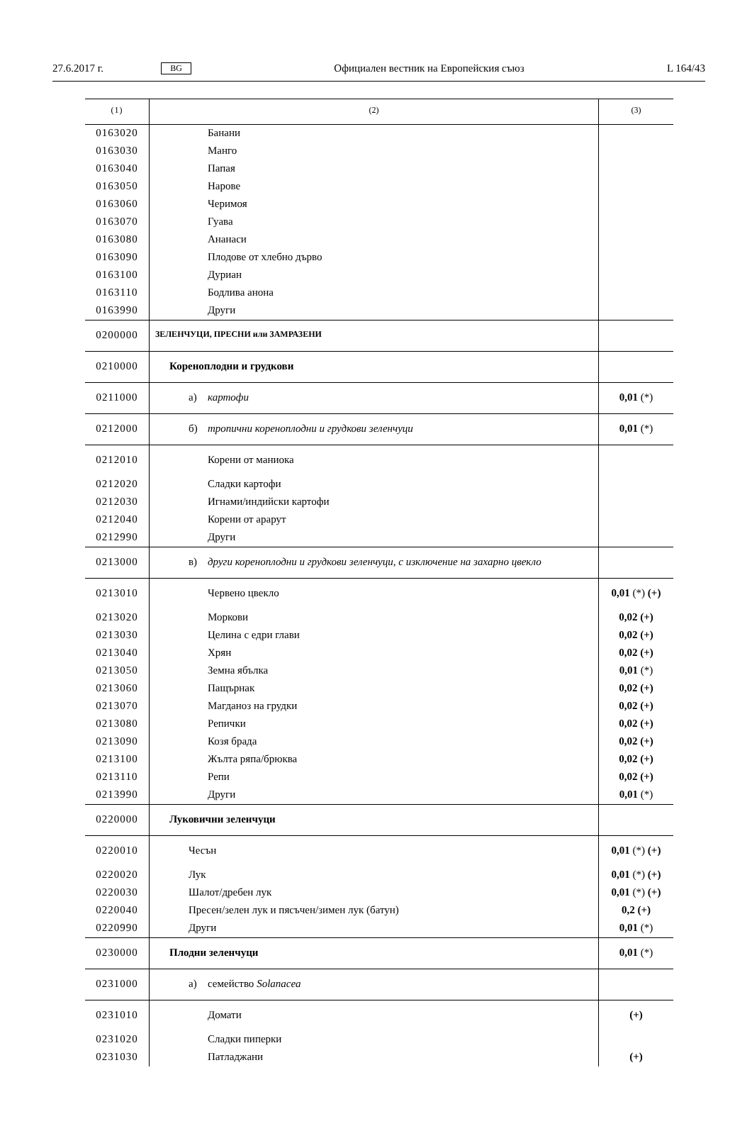27.6.2017 г. BG Официален вестник на Европейския съюз L 164/43
| (1) | (2) | (3) |
| 0163020 | Банани | |
| 0163030 | Манго | |
| 0163040 | Папая | |
| 0163050 | Нарове | |
| 0163060 | Черимоя | |
| 0163070 | Гуава | |
| 0163080 | Ананаси | |
| 0163090 | Плодове от хлебно дърво | |
| 0163100 | Дуриан | |
| 0163110 | Бодлива анона | |
| 0163990 | Други | |
| 0200000 | ЗЕЛЕНЧУЦИ, ПРЕСНИ или ЗАМРАЗЕНИ | |
| 0210000 | Кореноплодни и грудкови | |
| 0211000 | а) картофи | 0,01 (*) |
| 0212000 | б) тропични кореноплодни и грудкови зеленчуци | 0,01 (*) |
| 0212010 | Корени от маниока | |
| 0212020 | Сладки картофи | |
| 0212030 | Игнами/индийски картофи | |
| 0212040 | Корени от арарут | |
| 0212990 | Други | |
| 0213000 | в) други кореноплодни и грудкови зеленчуци, с изключение на захарно цвекло | |
| 0213010 | Червено цвекло | 0,01 (*) (+) |
| 0213020 | Моркови | 0,02 (+) |
| 0213030 | Целина с едри глави | 0,02 (+) |
| 0213040 | Хрян | 0,02 (+) |
| 0213050 | Земна ябълка | 0,01 (*) |
| 0213060 | Пащърнак | 0,02 (+) |
| 0213070 | Магданоз на грудки | 0,02 (+) |
| 0213080 | Репички | 0,02 (+) |
| 0213090 | Козя брада | 0,02 (+) |
| 0213100 | Жълта ряпа/брюква | 0,02 (+) |
| 0213110 | Репи | 0,02 (+) |
| 0213990 | Други | 0,01 (*) |
| 0220000 | Луковични зеленчуци | |
| 0220010 | Чесън | 0,01 (*) (+) |
| 0220020 | Лук | 0,01 (*) (+) |
| 0220030 | Шалот/дребен лук | 0,01 (*) (+) |
| 0220040 | Пресен/зелен лук и пясъчен/зимен лук (батун) | 0,2 (+) |
| 0220990 | Други | 0,01 (*) |
| 0230000 | Плодни зеленчуци | 0,01 (*) |
| 0231000 | а) семейство Solanacea | |
| 0231010 | Домати | (+) |
| 0231020 | Сладки пиперки | |
| 0231030 | Патладжани | (+) |